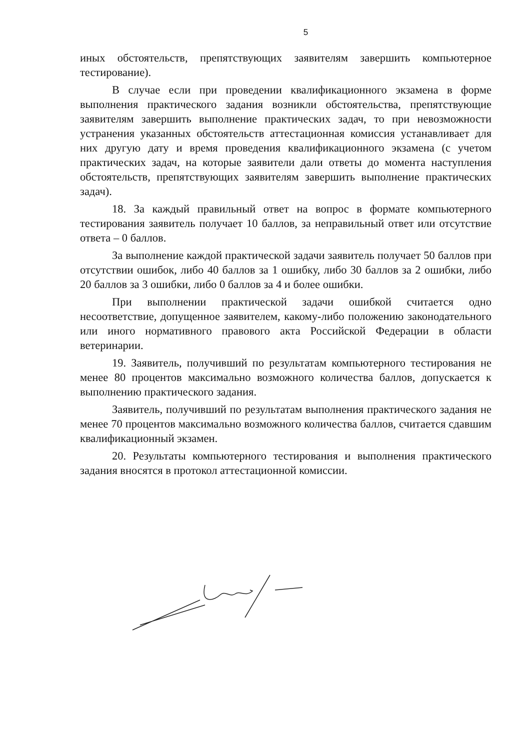5
иных обстоятельств, препятствующих заявителям завершить компьютерное тестирование).
В случае если при проведении квалификационного экзамена в форме выполнения практического задания возникли обстоятельства, препятствующие заявителям завершить выполнение практических задач, то при невозможности устранения указанных обстоятельств аттестационная комиссия устанавливает для них другую дату и время проведения квалификационного экзамена (с учетом практических задач, на которые заявители дали ответы до момента наступления обстоятельств, препятствующих заявителям завершить выполнение практических задач).
18. За каждый правильный ответ на вопрос в формате компьютерного тестирования заявитель получает 10 баллов, за неправильный ответ или отсутствие ответа – 0 баллов.
За выполнение каждой практической задачи заявитель получает 50 баллов при отсутствии ошибок, либо 40 баллов за 1 ошибку, либо 30 баллов за 2 ошибки, либо 20 баллов за 3 ошибки, либо 0 баллов за 4 и более ошибки.
При выполнении практической задачи ошибкой считается одно несоответствие, допущенное заявителем, какому-либо положению законодательного или иного нормативного правового акта Российской Федерации в области ветеринарии.
19. Заявитель, получивший по результатам компьютерного тестирования не менее 80 процентов максимально возможного количества баллов, допускается к выполнению практического задания.
Заявитель, получивший по результатам выполнения практического задания не менее 70 процентов максимально возможного количества баллов, считается сдавшим квалификационный экзамен.
20. Результаты компьютерного тестирования и выполнения практического задания вносятся в протокол аттестационной комиссии.